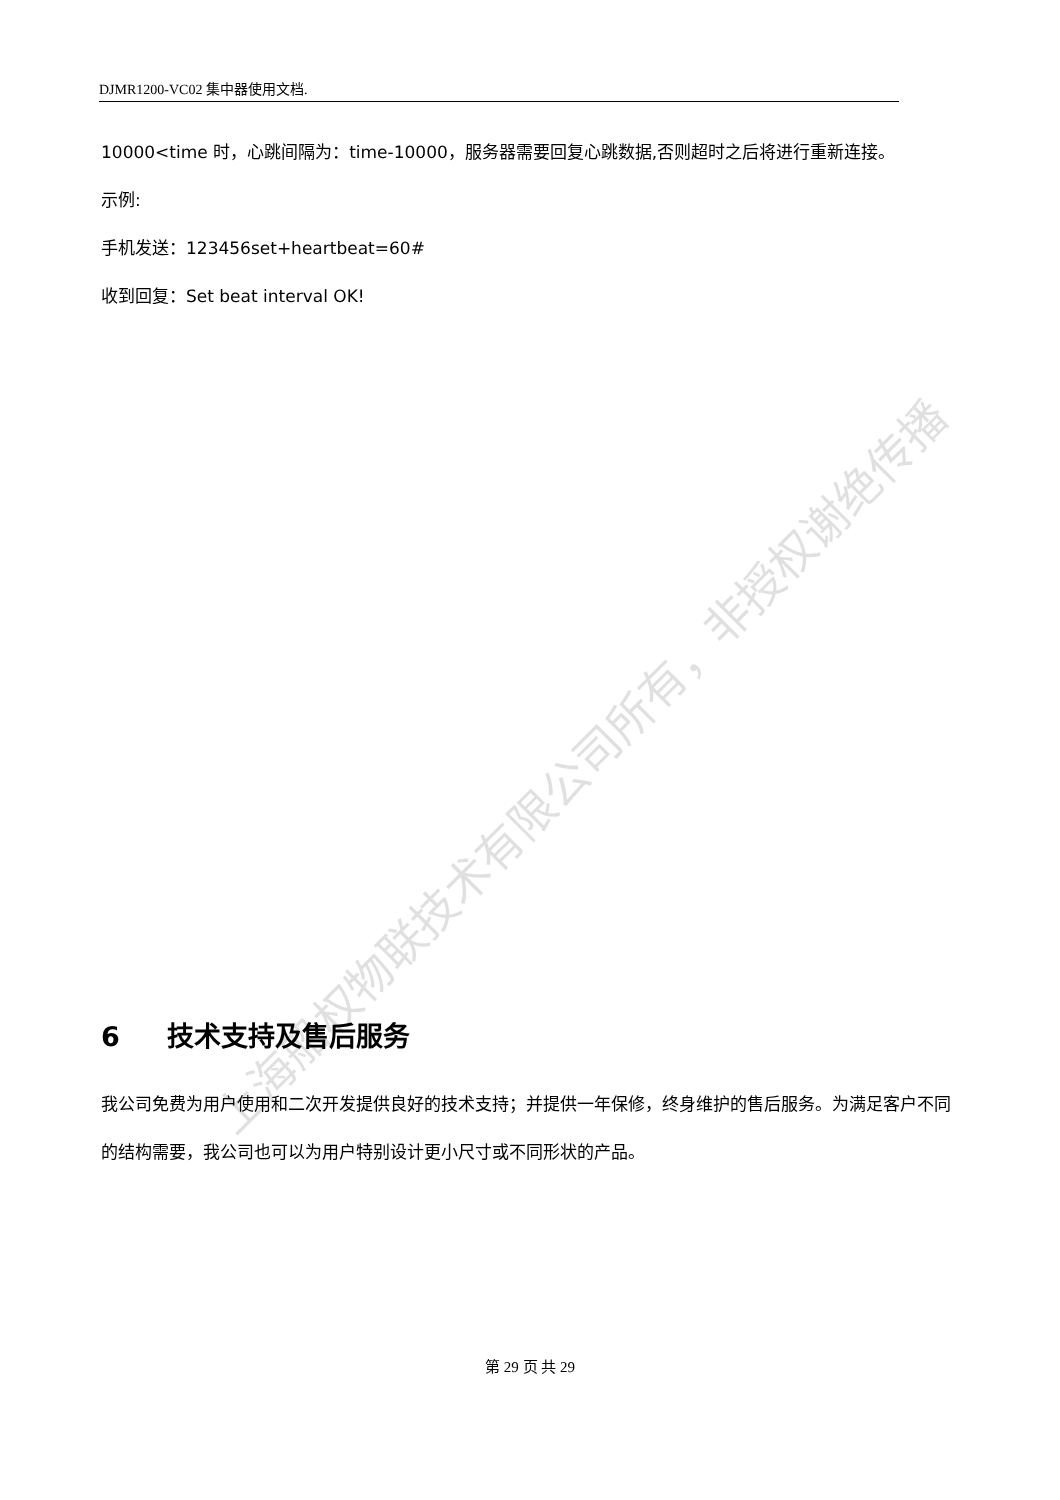DJMR1200-VC02 集中器使用文档.
10000<time 时，心跳间隔为：time-10000，服务器需要回复心跳数据,否则超时之后将进行重新连接。
示例:
手机发送：123456set+heartbeat=60#
收到回复：Set beat interval OK!
6 技术支持及售后服务
我公司免费为用户使用和二次开发提供良好的技术支持；并提供一年保修，终身维护的售后服务。为满足客户不同的结构需要，我公司也可以为用户特别设计更小尺寸或不同形状的产品。
第 29 页 共 29
上海船权物联技术有限公司所有，非授权谢绝传播